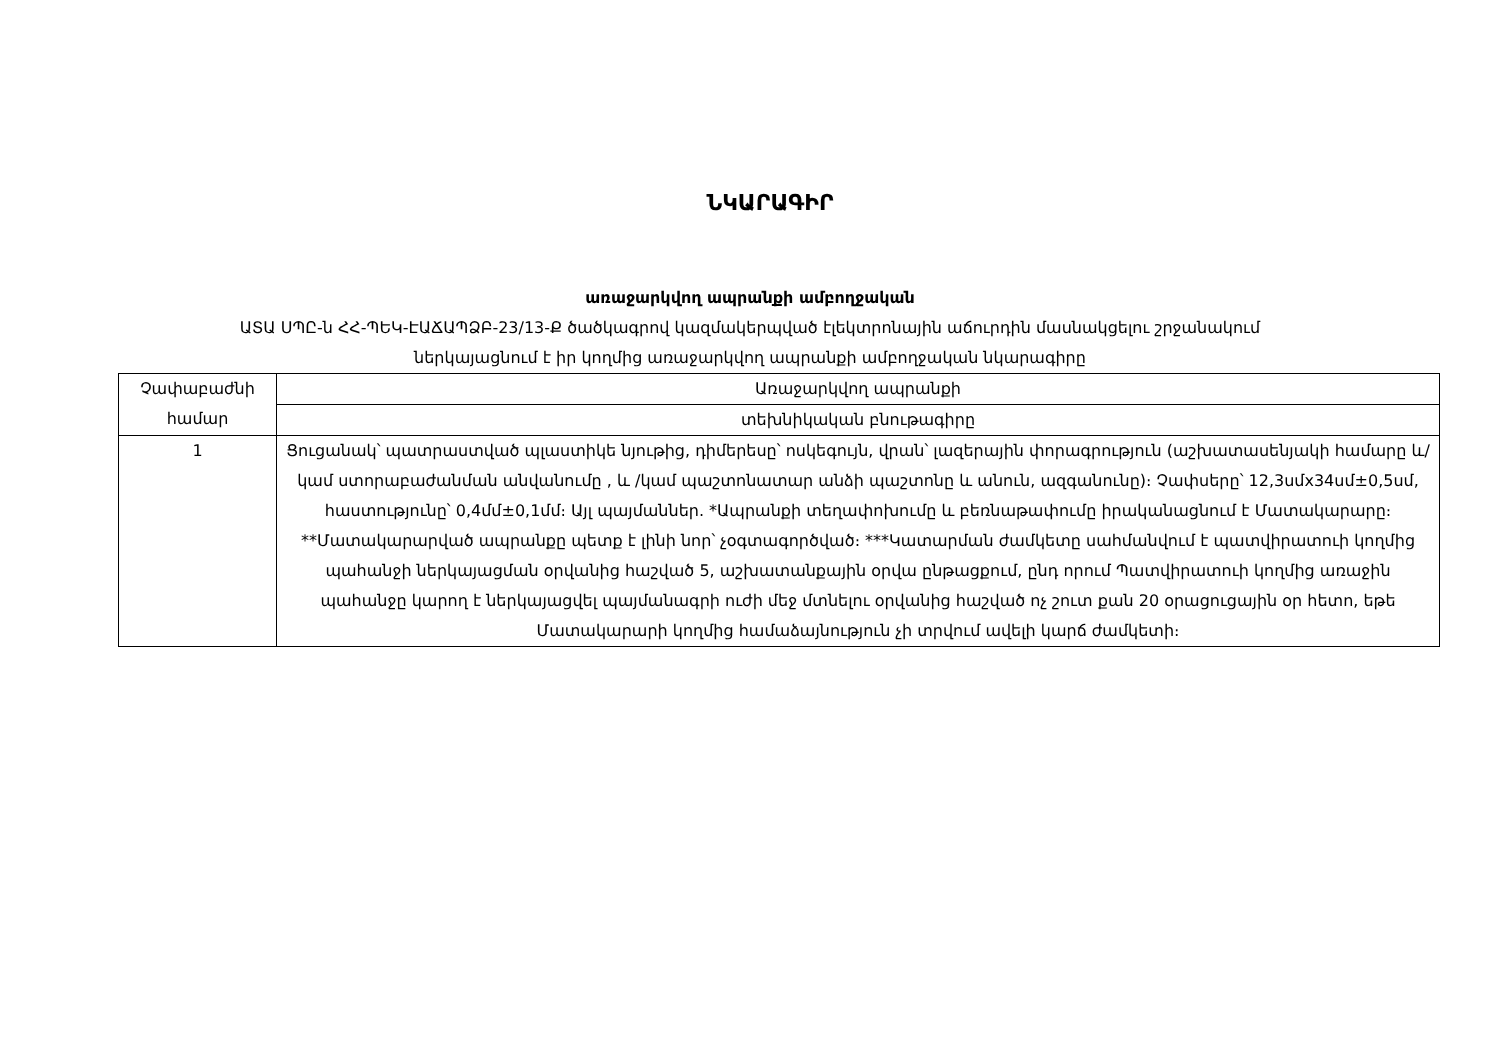ՆԿԱՐԱԳԻՐ
առաջարկվող ապրանքի ամբողջական
ԱՏԱ ՍՊԸ-ն ՀՀ-ՊԵԿ-ԷԱՃԱՊՁԲ-23/13-Ք ծածկագրով կազմակերպված էլեկտրոնային աճուրդին մասնակցելու շրջանակում
ներկայացնում է իր կողմից առաջարկվող ապրանքի ամբողջական նկարագիրը
| Չափաբաժնի համար | Առաջարկվող ապրանքի |
| | տեխնիկական բնութագիրը |
| 1 | Ցուցանակ՝ պատրաստված պլաստիկե նյութից, դիմերեսը՝ ոսկեգույն, վրան՝ լազերային փորագրություն (աշխատասենյակի համարը և/ կամ ստորաբաժանման անվանումը , և /կամ պաշտոնատար անձի պաշտոնը և անուն, ազգանունը)։ Չափսերը՝ 12,3սմx34սմ±0,5սմ, հաստությունը՝ 0,4մմ±0,1մմ։ Այլ պայմաններ. *Ապրանքի տեղափոխումը և բեռնաթափումը իրականացնում է Մատակարարը։ **Մատակարարված ապրանքը պետք է լինի նոր՝ չօգտագործված։ ***Կատարման ժամկետը սահմանվում է պատվիրատուի կողմից պահանջի ներկայացման օրվանից հաշված 5, աշխատանքային օրվա ընթացքում, ընդ որում Պատվիրատուի կողմից առաջին պահանջը կարող է ներկայացվել պայմանագրի ուժի մեջ մտնելու օրվանից հաշված ոչ շուտ քան 20 օրացուցային օր հետո, եթե Մատակարարի կողմից համաձայնություն չի տրվում ավելի կարճ ժամկետի։ |